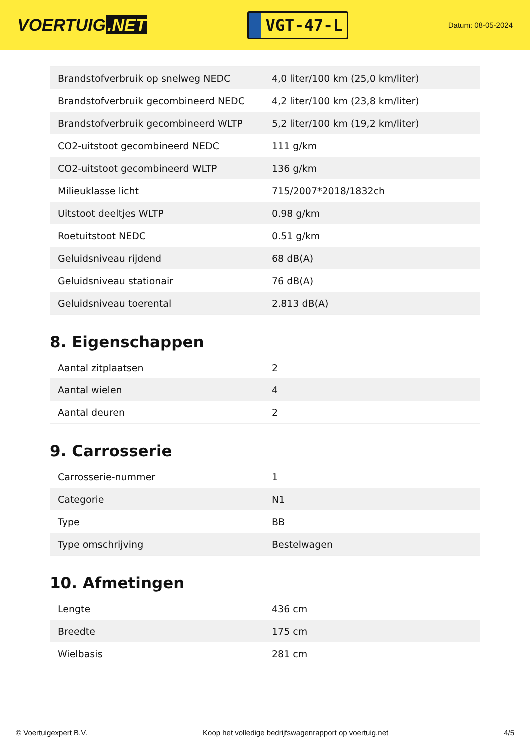VOERTUIG.NET
VGT-47-L
Datum: 08-05-2024
| Brandstofverbruik op snelweg NEDC | 4,0 liter/100 km (25,0 km/liter) |
| Brandstofverbruik gecombineerd NEDC | 4,2 liter/100 km (23,8 km/liter) |
| Brandstofverbruik gecombineerd WLTP | 5,2 liter/100 km (19,2 km/liter) |
| CO2-uitstoot gecombineerd NEDC | 111 g/km |
| CO2-uitstoot gecombineerd WLTP | 136 g/km |
| Milieuklasse licht | 715/2007*2018/1832ch |
| Uitstoot deeltjes WLTP | 0.98 g/km |
| Roetuitstoot NEDC | 0.51 g/km |
| Geluidsniveau rijdend | 68 dB(A) |
| Geluidsniveau stationair | 76 dB(A) |
| Geluidsniveau toerental | 2.813 dB(A) |
8. Eigenschappen
| Aantal zitplaatsen | 2 |
| Aantal wielen | 4 |
| Aantal deuren | 2 |
9. Carrosserie
| Carrosserie-nummer | 1 |
| Categorie | N1 |
| Type | BB |
| Type omschrijving | Bestelwagen |
10. Afmetingen
| Lengte | 436 cm |
| Breedte | 175 cm |
| Wielbasis | 281 cm |
© Voertuigexpert B.V. Koop het volledige bedrijfswagenrapport op voertuig.net 4/5